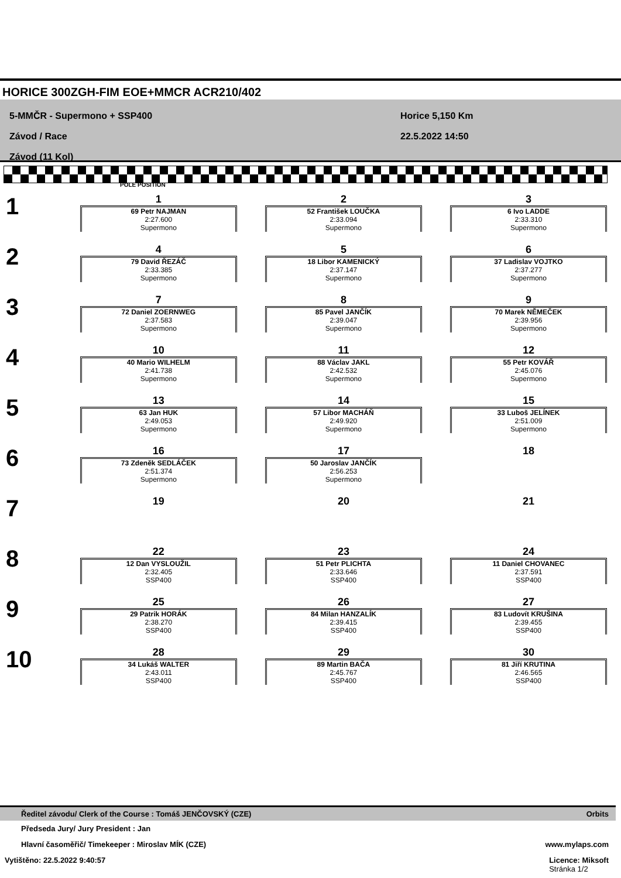HORICE 300ZGH-FIM EOE+MMCR ACR210/402
5-MMČR - Supermono + SSP400
Závod / Race
Závod (11 Kol)
Horice 5,150 Km
22.5.2022 14:50
POLE POSITION
| 1 | 1 69 Petr NAJMAN 2:27.600 Supermono | 2 52 František LOUČKA 2:33.094 Supermono | 3 6 Ivo LADDE 2:33.310 Supermono |
| 2 | 4 79 David ŘEZÁČ 2:33.385 Supermono | 5 18 Libor KAMENICKÝ 2:37.147 Supermono | 6 37 Ladislav VOJTKO 2:37.277 Supermono |
| 3 | 7 72 Daniel ZOERNWEG 2:37.583 Supermono | 8 85 Pavel JANČÍK 2:39.047 Supermono | 9 70 Marek NĚMEČEK 2:39.956 Supermono |
| 4 | 10 40 Mario WILHELM 2:41.738 Supermono | 11 88 Václav JAKL 2:42.532 Supermono | 12 55 Petr KOVÁŘ 2:45.076 Supermono |
| 5 | 13 63 Jan HUK 2:49.053 Supermono | 14 57 Libor MACHÁŇ 2:49.920 Supermono | 15 33 Luboš JELÍNEK 2:51.009 Supermono |
| 6 | 16 73 Zdeněk SEDLÁČEK 2:51.374 Supermono | 17 50 Jaroslav JANČÍK 2:56.253 Supermono | 18 |
| 7 | 19 | 20 | 21 |
| 8 | 22 12 Dan VYSLOUŽIL 2:32.405 SSP400 | 23 51 Petr PLICHTA 2:33.646 SSP400 | 24 11 Daniel CHOVANEC 2:37.591 SSP400 |
| 9 | 25 29 Patrik HORÁK 2:38.270 SSP400 | 26 84 Milan HANZALÍK 2:39.415 SSP400 | 27 83 Ludovít KRUŠINA 2:39.455 SSP400 |
| 10 | 28 34 Lukáš WALTER 2:43.011 SSP400 | 29 89 Martin BAČA 2:45.767 SSP400 | 30 81 Jiří KRUTINA 2:46.565 SSP400 |
Ředitel závodu/ Clerk of the Course : Tomáš JENČOVSKÝ (CZE) Orbits
Předseda Jury/ Jury President : Jan
Hlavní časoměřič/ Timekeeper : Miroslav MÍK (CZE) www.mylaps.com
Vytištěno: 22.5.2022 9:40:57 Licence: Miksoft
Stránka 1/2